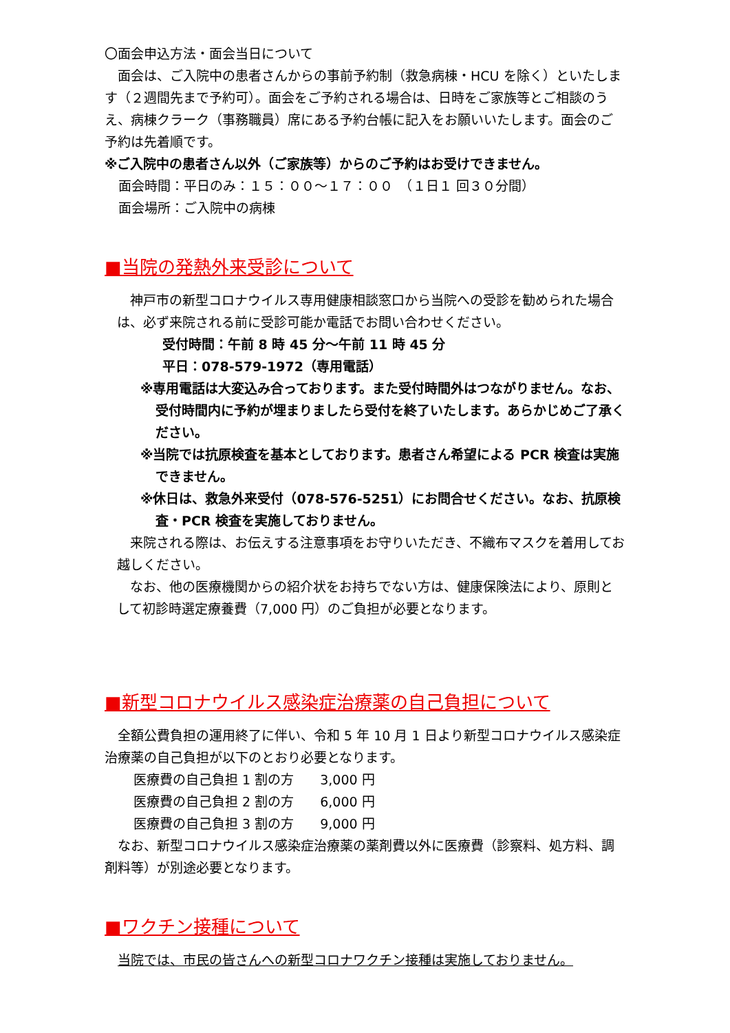〇面会申込方法・面会当日について
　面会は、ご入院中の患者さんからの事前予約制（救急病棟・HCU を除く）といたします（２週間先まで予約可）。面会をご予約される場合は、日時をご家族等とご相談のうえ、病棟クラーク（事務職員）席にある予約台帳に記入をお願いいたします。面会のご予約は先着順です。
※ご入院中の患者さん以外（ご家族等）からのご予約はお受けできません。
面会時間：平日のみ：１５：００～１７：００　（１日１ 回３０分間）
面会場所：ご入院中の病棟
■当院の発熱外来受診について
　神戸市の新型コロナウイルス専用健康相談窓口から当院への受診を勧められた場合は、必ず来院される前に受診可能か電話でお問い合わせください。
受付時間：午前 8 時 45 分～午前 11 時 45 分
平日：078-579-1972（専用電話）
※専用電話は大変込み合っております。また受付時間外はつながりません。なお、受付時間内に予約が埋まりましたら受付を終了いたします。あらかじめご了承ください。
※当院では抗原検査を基本としております。患者さん希望による PCR 検査は実施できません。
※休日は、救急外来受付（078-576-5251）にお問合せください。なお、抗原検査・PCR 検査を実施しておりません。
　来院される際は、お伝えする注意事項をお守りいただき、不織布マスクを着用してお越しください。
　なお、他の医療機関からの紹介状をお持ちでない方は、健康保険法により、原則として初診時選定療養費（7,000 円）のご負担が必要となります。
■新型コロナウイルス感染症治療薬の自己負担について
　全額公費負担の運用終了に伴い、令和 5 年 10 月 1 日より新型コロナウイルス感染症治療薬の自己負担が以下のとおり必要となります。
医療費の自己負担 1 割の方　　3,000 円
医療費の自己負担 2 割の方　　6,000 円
医療費の自己負担 3 割の方　　9,000 円
　なお、新型コロナウイルス感染症治療薬の薬剤費以外に医療費（診察料、処方料、調剤料等）が別途必要となります。
■ワクチン接種について
　当院では、市民の皆さんへの新型コロナワクチン接種は実施しておりません。